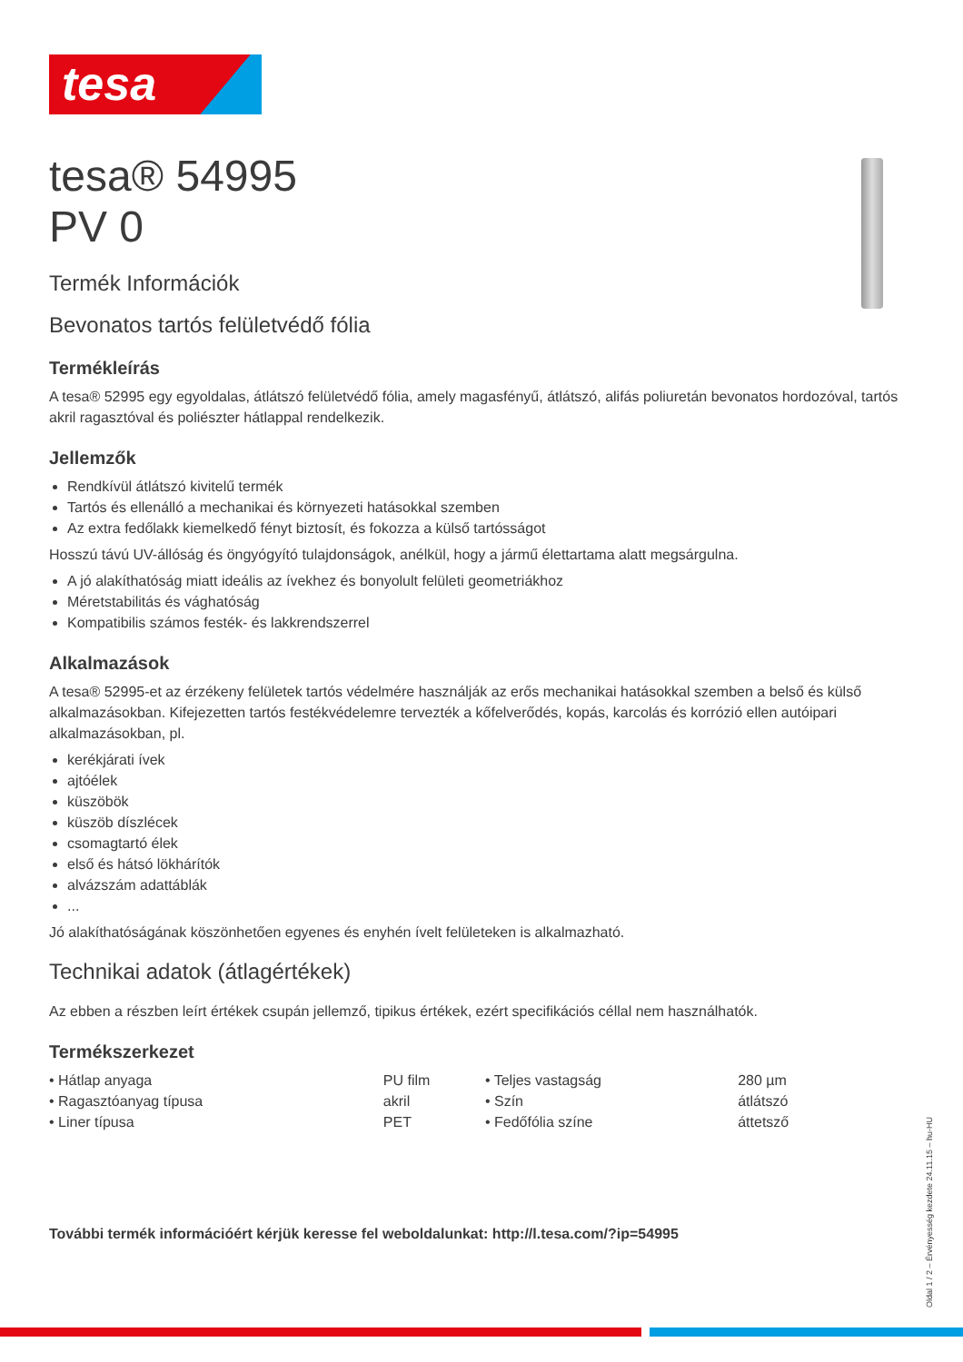tesa
tesa® 54995
PV 0
Termék Információk
Bevonatos tartós felületvédő fólia
Termékleírás
A tesa® 52995 egy egyoldalas, átlátszó felületvédő fólia, amely magasfényű, átlátszó, alifás poliuretán bevonatos hordozóval, tartós akril ragasztóval és poliészter hátlappal rendelkezik.
Jellemzők
Rendkívül átlátszó kivitelű termék
Tartós és ellenálló a mechanikai és környezeti hatásokkal szemben
Az extra fedőlakk kiemelkedő fényt biztosít, és fokozza a külső tartósságot
Hosszú távú UV-állóság és öngyógyító tulajdonságok, anélkül, hogy a jármű élettartama alatt megsárgulna.
A jó alakíthatóság miatt ideális az ívekhez és bonyolult felületi geometriákhoz
Méretstabilitás és vághatóság
Kompatibilis számos festék- és lakkrendszerrel
Alkalmazások
A tesa® 52995-et az érzékeny felületek tartós védelmére használják az erős mechanikai hatásokkal szemben a belső és külső alkalmazásokban. Kifejezetten tartós festékvédelemre tervezték a kőfelverődés, kopás, karcolás és korrózió ellen autóipari alkalmazásokban, pl.
kerékjárati ívek
ajtóélek
küszöbök
küszöb díszlécek
csomagtartó élek
első és hátsó lökhárítók
alvázszám adattáblák
...
Jó alakíthatóságának köszönhetően egyenes és enyhén ívelt felületeken is alkalmazható.
Technikai adatok (átlagértékek)
Az ebben a részben leírt értékek csupán jellemző, tipikus értékek, ezért specifikációs céllal nem használhatók.
Termékszerkezet
| • Hátlap anyaga | PU film | • Teljes vastagság | 280 µm |
| • Ragasztóanyag típusa | akril | • Szín | átlátszó |
| • Liner típusa | PET | • Fedőfólia színe | áttetsző |
További termék információért kérjük keresse fel weboldalunkat: http://l.tesa.com/?ip=54995
Oldal 1 / 2 – Érvényesség kezdete 24.11.15 – hu-HU